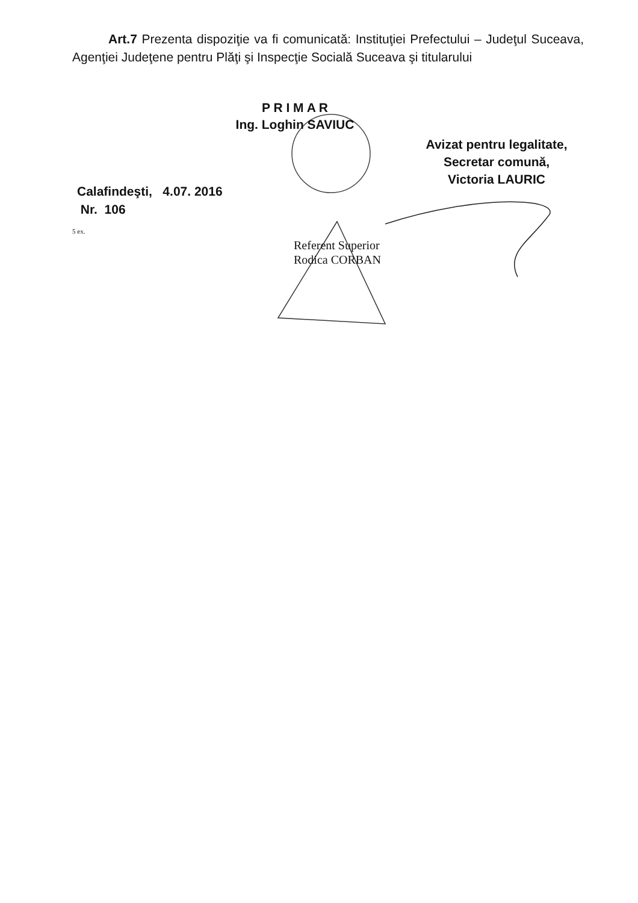Art.7 Prezenta dispoziţie va fi comunicată: Instituţiei Prefectului – Judeţul Suceava, Agenţiei Judeţene pentru Plăţi şi Inspecţie Socială Suceava şi titularului
P R I M A R
Ing. Loghin SAVIUC
Avizat pentru legalitate,
Secretar comună,
Victoria LAURIC
Calafindeşti, 4.07. 2016
Nr. 106
5 ex.
Referent Superior
Rodica CORBAN